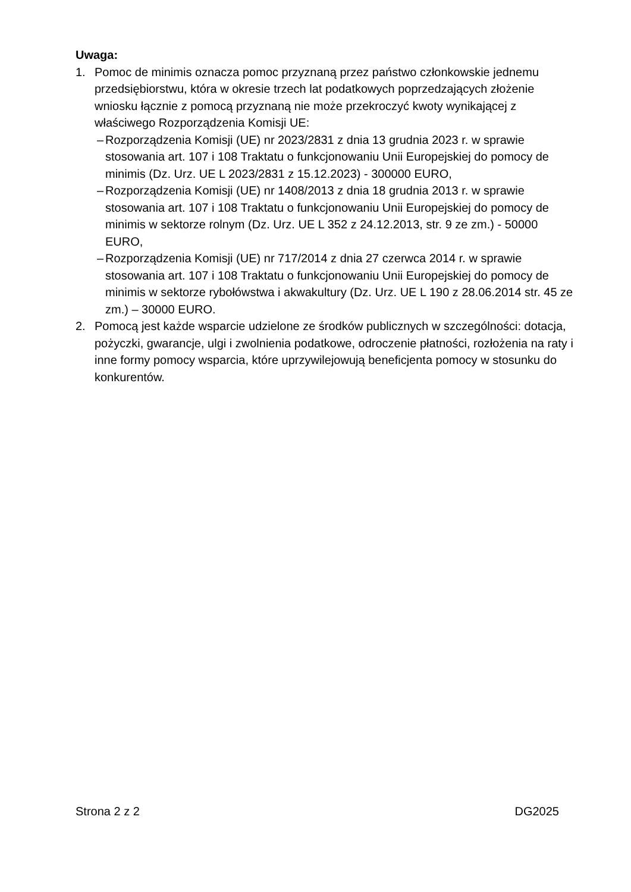Uwaga:
1. Pomoc de minimis oznacza pomoc przyznaną przez państwo członkowskie jednemu przedsiębiorstwu, która w okresie trzech lat podatkowych poprzedzających złożenie wniosku łącznie z pomocą przyznaną nie może przekroczyć kwoty wynikającej z właściwego Rozporządzenia Komisji UE:
– Rozporządzenia Komisji (UE) nr 2023/2831 z dnia 13 grudnia 2023 r. w sprawie stosowania art. 107 i 108 Traktatu o funkcjonowaniu Unii Europejskiej do pomocy de minimis (Dz. Urz. UE L 2023/2831 z 15.12.2023) - 300000 EURO,
– Rozporządzenia Komisji (UE) nr 1408/2013 z dnia 18 grudnia 2013 r. w sprawie stosowania art. 107 i 108 Traktatu o funkcjonowaniu Unii Europejskiej do pomocy de minimis w sektorze rolnym (Dz. Urz. UE L 352 z 24.12.2013, str. 9 ze zm.) - 50000 EURO,
– Rozporządzenia Komisji (UE) nr 717/2014 z dnia 27 czerwca 2014 r. w sprawie stosowania art. 107 i 108 Traktatu o funkcjonowaniu Unii Europejskiej do pomocy de minimis w sektorze rybołówstwa i akwakultury (Dz. Urz. UE L 190 z 28.06.2014 str. 45 ze zm.) – 30000 EURO.
2. Pomocą jest każde wsparcie udzielone ze środków publicznych w szczególności: dotacja, pożyczki, gwarancje, ulgi i zwolnienia podatkowe, odroczenie płatności, rozłożenia na raty i inne formy pomocy wsparcia, które uprzywilejowują beneficjenta pomocy w stosunku do konkurentów.
Strona 2 z 2 DG2025